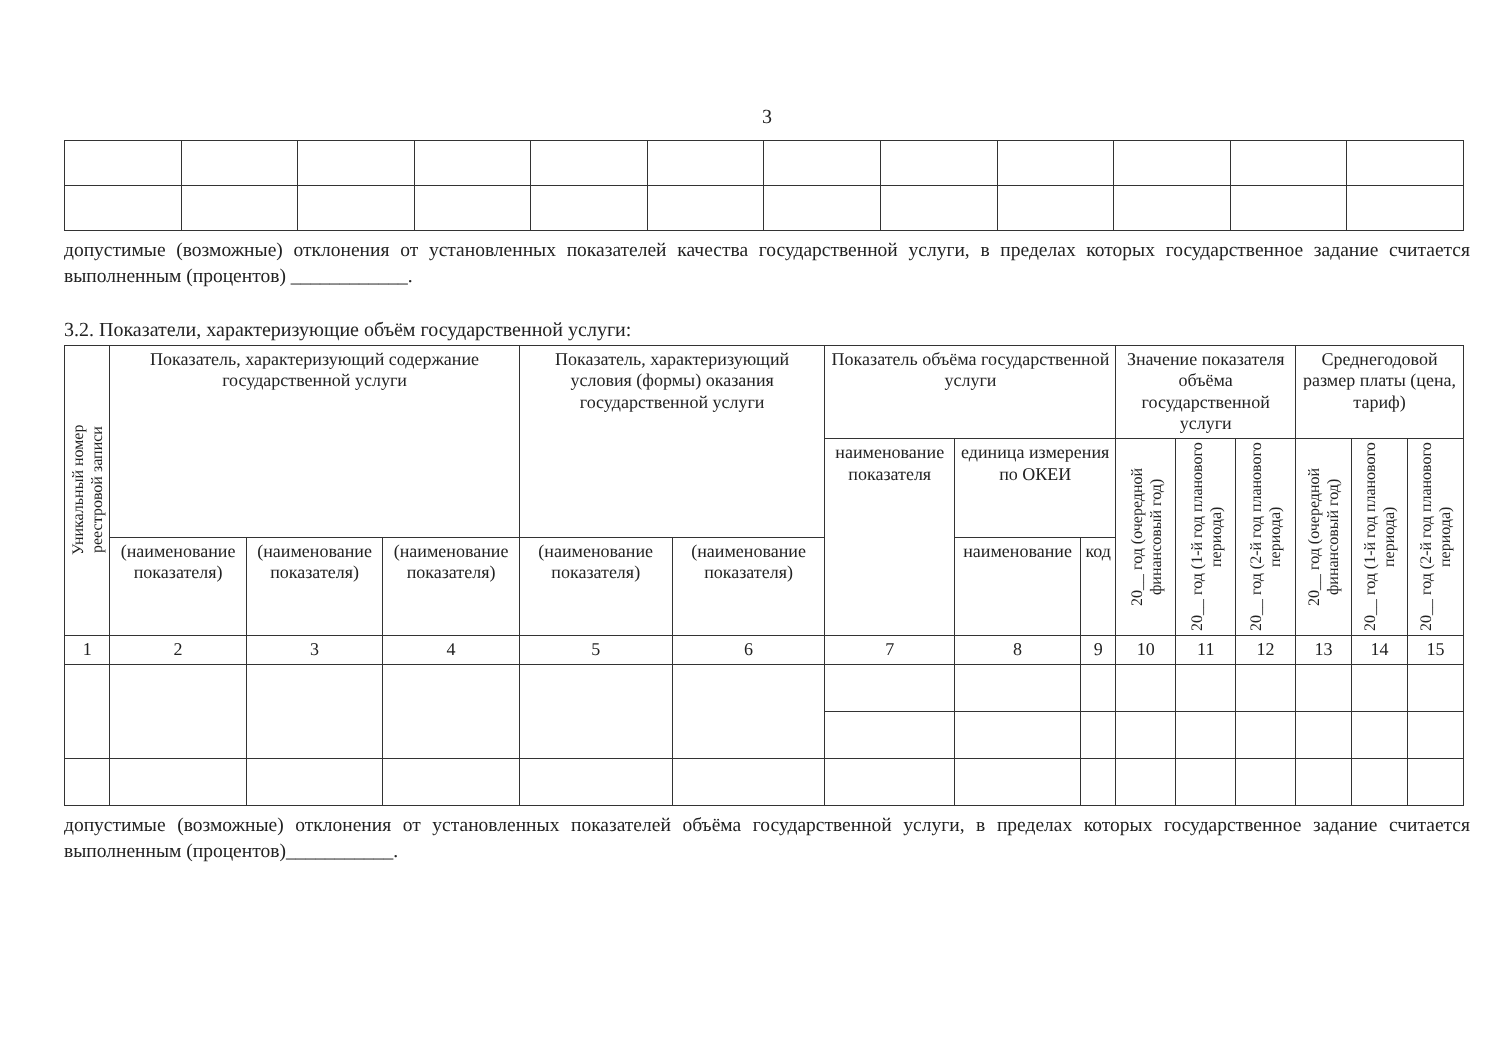3
допустимые (возможные) отклонения от установленных показателей качества государственной услуги, в пределах которых государственное задание считается выполненным (процентов) ____________.
3.2. Показатели, характеризующие объём государственной услуги:
| Уникальный номер реестровой записи | Показатель, характеризующий содержание государственной услуги | | | Показатель, характеризующий условия (формы) оказания государственной услуги | | Показатель объёма государственной услуги | | | Значение показателя объёма государственной услуги | | | Среднегодовой размер платы (цена, тариф) | | |
| --- | --- | --- | --- | --- | --- | --- | --- | --- | --- | --- | --- | --- | --- | --- |
| | | | | | | наименование показателя | единица измерения по ОКЕИ | | 20__ год (очередной финансовый год) | 20__ год (1-й год планового периода) | 20__ год (2-й год планового периода) | 20__ год (очередной финансовый год) | 20__ год (1-й год планового периода) | 20__ год (2-й год планового периода) |
| | (наименование показателя) | (наименование показателя) | (наименование показателя) | (наименование показателя) | (наименование показателя) | | наименование | код | | | | | | |
| 1 | 2 | 3 | 4 | 5 | 6 | 7 | 8 | 9 | 10 | 11 | 12 | 13 | 14 | 15 |
допустимые (возможные) отклонения от установленных показателей объёма государственной услуги, в пределах которых государственное задание считается выполненным (процентов)___________.